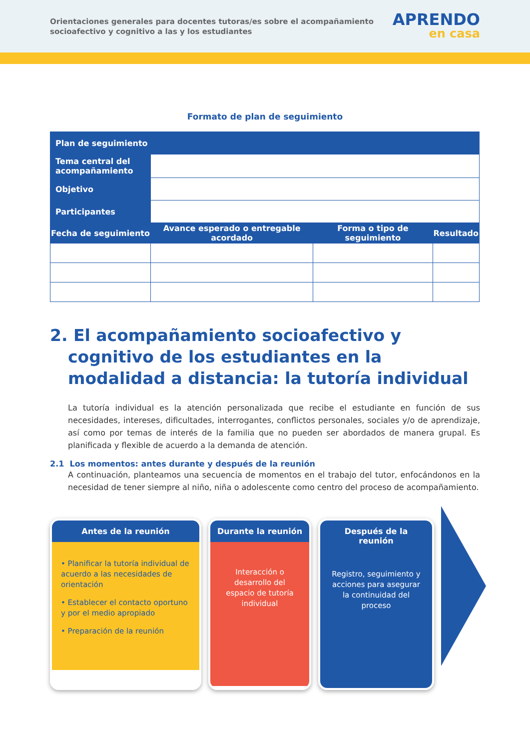Orientaciones generales para docentes tutoras/es sobre el acompañamiento socioafectivo y cognitivo a las y los estudiantes
APRENDO
en casa
Formato de plan de seguimiento
| Plan de seguimiento | | | |
| Tema central del acompañamiento | | | |
| Objetivo | | | |
| Participantes | | | |
| Fecha de seguimiento | Avance esperado o entregable acordado | Forma o tipo de seguimiento | Resultado |
2. El acompañamiento socioafectivo y cognitivo de los estudiantes en la modalidad a distancia: la tutoría individual
La tutoría individual es la atención personalizada que recibe el estudiante en función de sus necesidades, intereses, dificultades, interrogantes, conflictos personales, sociales y/o de aprendizaje, así como por temas de interés de la familia que no pueden ser abordados de manera grupal. Es planificada y flexible de acuerdo a la demanda de atención.
2.1 Los momentos: antes durante y después de la reunión
A continuación, planteamos una secuencia de momentos en el trabajo del tutor, enfocándonos en la necesidad de tener siempre al niño, niña o adolescente como centro del proceso de acompañamiento.
Antes de la reunión
• Planificar la tutoría individual de acuerdo a las necesidades de orientación
• Establecer el contacto oportuno y por el medio apropiado
• Preparación de la reunión
Durante la reunión
Interacción o desarrollo del espacio de tutoría individual
Después de la reunión
Registro, seguimiento y acciones para asegurar la continuidad del proceso